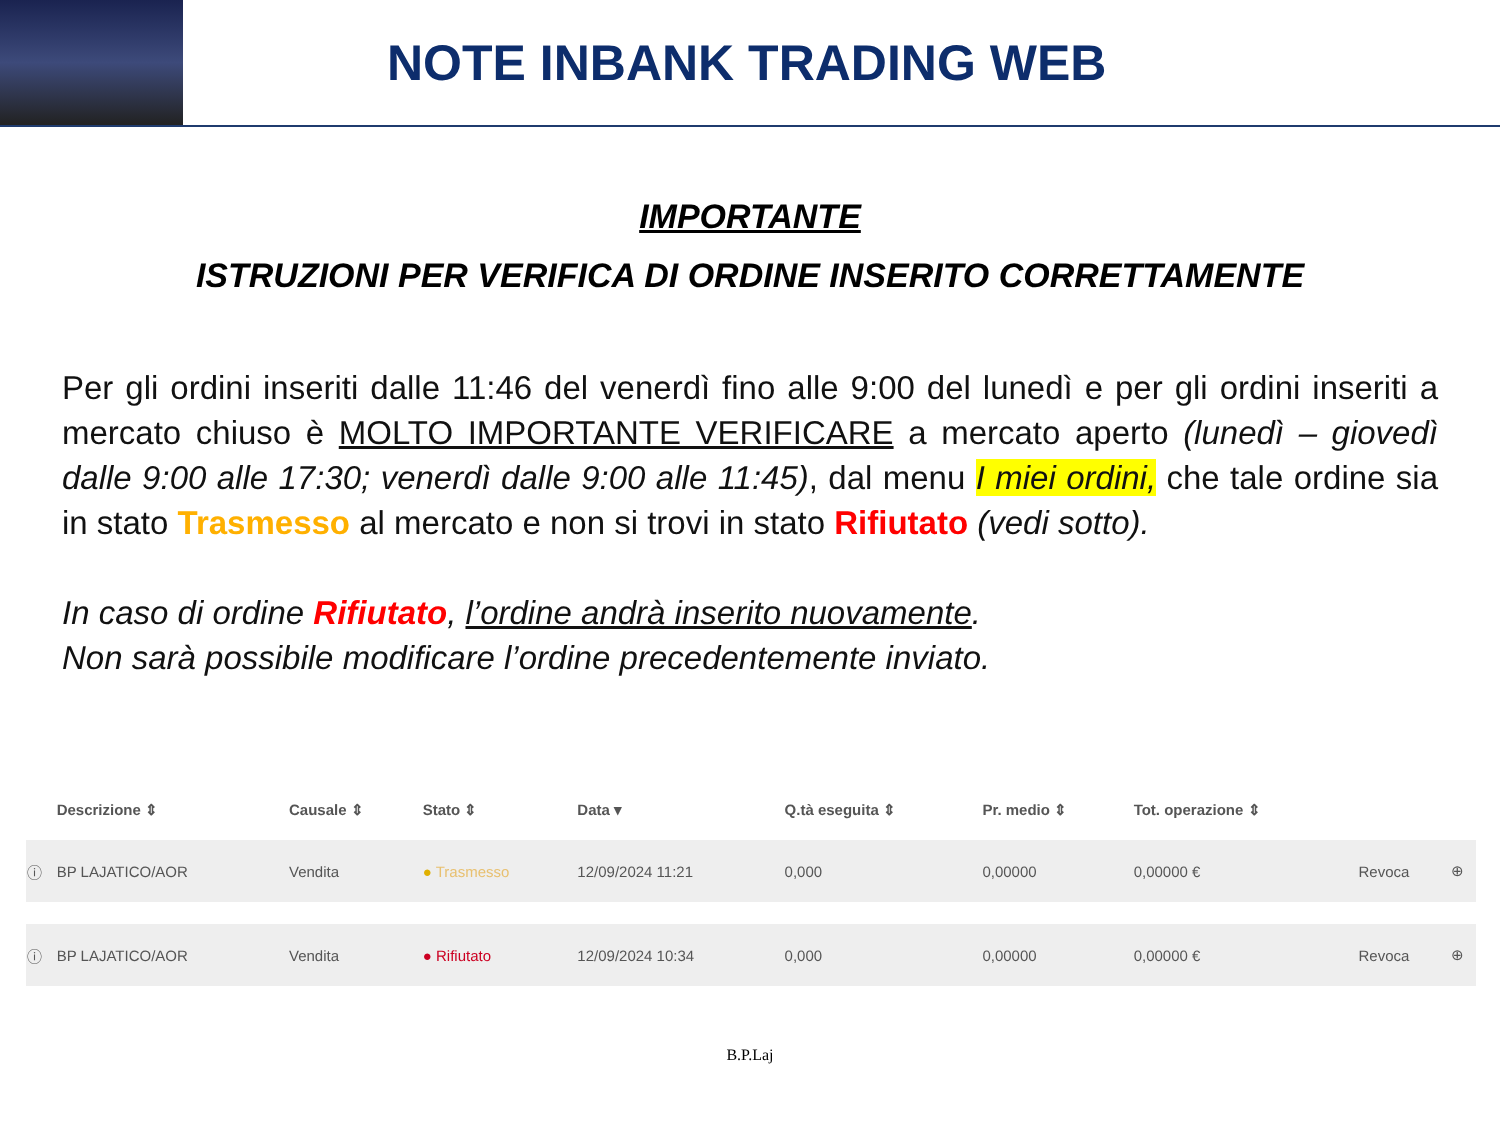NOTE INBANK TRADING WEB
IMPORTANTE
ISTRUZIONI PER VERIFICA DI ORDINE INSERITO CORRETTAMENTE
Per gli ordini inseriti dalle 11:46 del venerdì fino alle 9:00 del lunedì e per gli ordini inseriti a mercato chiuso è MOLTO IMPORTANTE VERIFICARE a mercato aperto (lunedì – giovedì dalle 9:00 alle 17:30; venerdì dalle 9:00 alle 11:45), dal menu I miei ordini, che tale ordine sia in stato Trasmesso al mercato e non si trovi in stato Rifiutato (vedi sotto).
In caso di ordine Rifiutato, l’ordine andrà inserito nuovamente.
Non sarà possibile modificare l’ordine precedentemente inviato.
| | Descrizione ⇕ | Causale ⇕ | Stato ⇕ | Data ▾ | Q.tà eseguita ⇕ | Pr. medio ⇕ | Tot. operazione ⇕ | | |
| --- | --- | --- | --- | --- | --- | --- | --- | --- | --- |
| ⓘ | BP LAJATICO/AOR | Vendita | ● Trasmesso | 12/09/2024 11:21 | 0,000 | 0,00000 | 0,00000 € | Revoca | ⊕ |
| ⓘ | BP LAJATICO/AOR | Vendita | ● Rifiutato | 12/09/2024 10:34 | 0,000 | 0,00000 | 0,00000 € | Revoca | ⊕ |
B.P.Laj